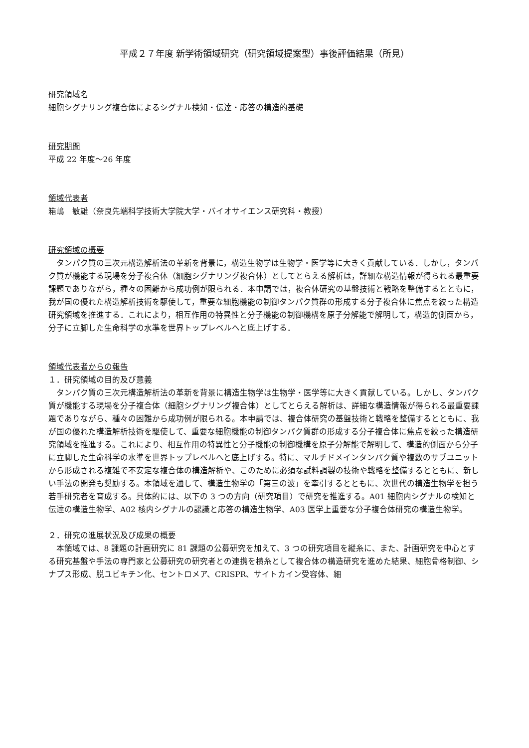平成２７年度 新学術領域研究（研究領域提案型）事後評価結果（所見）
研究領域名
細胞シグナリング複合体によるシグナル検知・伝達・応答の構造的基礎
研究期間
平成 22 年度～26 年度
領域代表者
箱嶋　敏雄（奈良先端科学技術大学院大学・バイオサイエンス研究科・教授）
研究領域の概要
タンパク質の三次元構造解析法の革新を背景に，構造生物学は生物学・医学等に大きく貢献している．しかし，タンパク質が機能する現場を分子複合体（細胞シグナリング複合体）としてとらえる解析は，詳細な構造情報が得られる最重要課題でありながら，種々の困難から成功例が限られる．本申請では，複合体研究の基盤技術と戦略を整備するとともに，我が国の優れた構造解析技術を駆使して，重要な細胞機能の制御タンパク質群の形成する分子複合体に焦点を絞った構造研究領域を推進する．これにより，相互作用の特異性と分子機能の制御機構を原子分解能で解明して，構造的側面から，分子に立脚した生命科学の水準を世界トップレベルへと底上げする．
領域代表者からの報告
１．研究領域の目的及び意義
タンパク質の三次元構造解析法の革新を背景に構造生物学は生物学・医学等に大きく貢献している。しかし、タンパク質が機能する現場を分子複合体（細胞シグナリング複合体）としてとらえる解析は、詳細な構造情報が得られる最重要課題でありながら、種々の困難から成功例が限られる。本申請では、複合体研究の基盤技術と戦略を整備するとともに、我が国の優れた構造解析技術を駆使して、重要な細胞機能の制御タンパク質群の形成する分子複合体に焦点を絞った構造研究領域を推進する。これにより、相互作用の特異性と分子機能の制御機構を原子分解能で解明して、構造的側面から分子に立脚した生命科学の水準を世界トップレベルへと底上げする。特に、マルチドメインタンパク質や複数のサブユニットから形成される複雑で不安定な複合体の構造解析や、このために必須な試料調製の技術や戦略を整備するとともに、新しい手法の開発も奨励する。本領域を通して、構造生物学の「第三の波」を牽引するとともに、次世代の構造生物学を担う若手研究者を育成する。具体的には、以下の 3 つの方向（研究項目）で研究を推進する。A01 細胞内シグナルの検知と伝達の構造生物学、A02 核内シグナルの認識と応答の構造生物学、A03 医学上重要な分子複合体研究の構造生物学。
２．研究の進展状況及び成果の概要
本領域では、8 課題の計画研究に 81 課題の公募研究を加えて、3 つの研究項目を縦糸に、また、計画研究を中心とする研究基盤や手法の専門家と公募研究の研究者との連携を横糸として複合体の構造研究を進めた結果、細胞骨格制御、シナプス形成、脱ユビキチン化、セントロメア、CRISPR、サイトカイン受容体、細